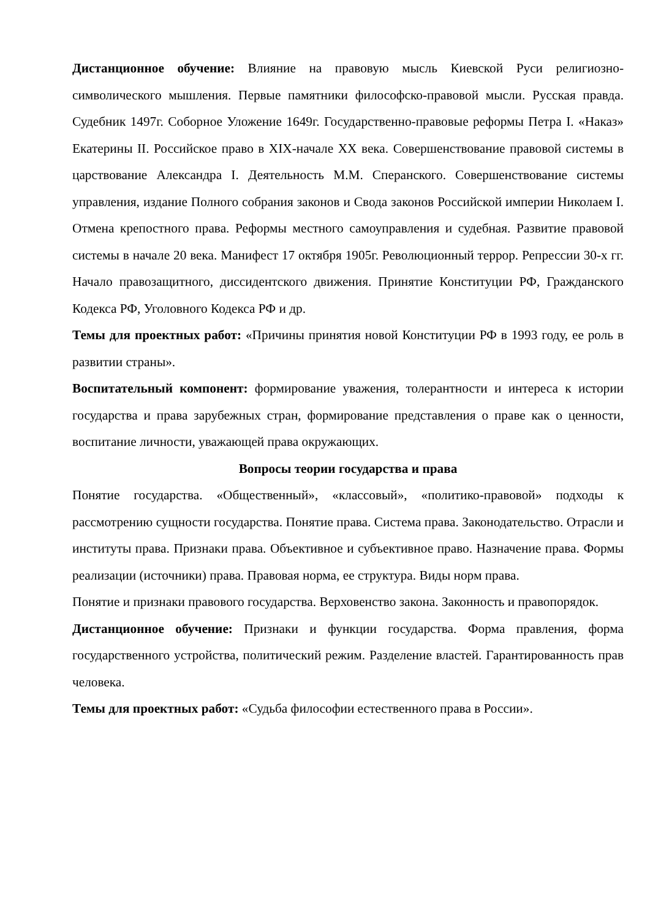Дистанционное обучение: Влияние на правовую мысль Киевской Руси религиозно-символического мышления. Первые памятники философско-правовой мысли. Русская правда. Судебник 1497г. Соборное Уложение 1649г. Государственно-правовые реформы Петра I. «Наказ» Екатерины II. Российское право в XIX-начале XX века. Совершенствование правовой системы в царствование Александра I. Деятельность М.М. Сперанского. Совершенствование системы управления, издание Полного собрания законов и Свода законов Российской империи Николаем I. Отмена крепостного права. Реформы местного самоуправления и судебная. Развитие правовой системы в начале 20 века. Манифест 17 октября 1905г. Революционный террор. Репрессии 30-х гг. Начало правозащитного, диссидентского движения. Принятие Конституции РФ, Гражданского Кодекса РФ, Уголовного Кодекса РФ и др.
Темы для проектных работ: «Причины принятия новой Конституции РФ в 1993 году, ее роль в развитии страны».
Воспитательный компонент: формирование уважения, толерантности и интереса к истории государства и права зарубежных стран, формирование представления о праве как о ценности, воспитание личности, уважающей права окружающих.
Вопросы теории государства и права
Понятие государства. «Общественный», «классовый», «политико-правовой» подходы к рассмотрению сущности государства. Понятие права. Система права. Законодательство. Отрасли и институты права. Признаки права. Объективное и субъективное право. Назначение права. Формы реализации (источники) права. Правовая норма, ее структура. Виды норм права.
Понятие и признаки правового государства. Верховенство закона. Законность и правопорядок.
Дистанционное обучение: Признаки и функции государства. Форма правления, форма государственного устройства, политический режим. Разделение властей. Гарантированность прав человека.
Темы для проектных работ: «Судьба философии естественного права в России».